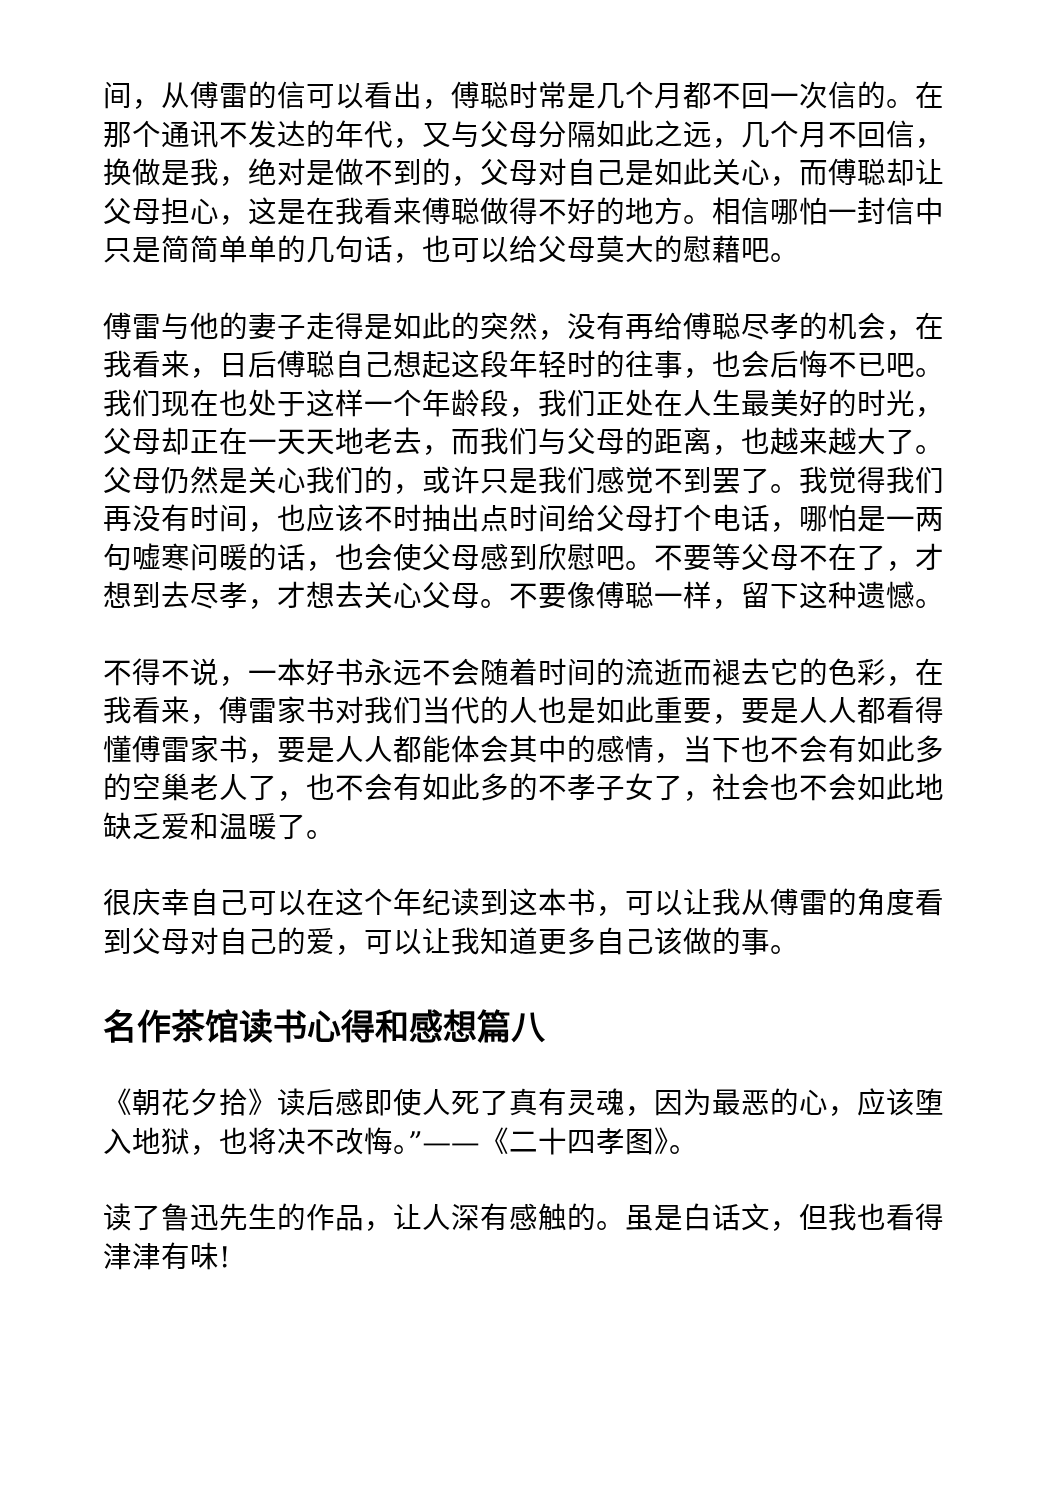间，从傅雷的信可以看出，傅聪时常是几个月都不回一次信的。在那个通讯不发达的年代，又与父母分隔如此之远，几个月不回信，换做是我，绝对是做不到的，父母对自己是如此关心，而傅聪却让父母担心，这是在我看来傅聪做得不好的地方。相信哪怕一封信中只是简简单单的几句话，也可以给父母莫大的慰藉吧。
傅雷与他的妻子走得是如此的突然，没有再给傅聪尽孝的机会，在我看来，日后傅聪自己想起这段年轻时的往事，也会后悔不已吧。我们现在也处于这样一个年龄段，我们正处在人生最美好的时光，父母却正在一天天地老去，而我们与父母的距离，也越来越大了。父母仍然是关心我们的，或许只是我们感觉不到罢了。我觉得我们再没有时间，也应该不时抽出点时间给父母打个电话，哪怕是一两句嘘寒问暖的话，也会使父母感到欣慰吧。不要等父母不在了，才想到去尽孝，才想去关心父母。不要像傅聪一样，留下这种遗憾。
不得不说，一本好书永远不会随着时间的流逝而褪去它的色彩，在我看来，傅雷家书对我们当代的人也是如此重要，要是人人都看得懂傅雷家书，要是人人都能体会其中的感情，当下也不会有如此多的空巢老人了，也不会有如此多的不孝子女了，社会也不会如此地缺乏爱和温暖了。
很庆幸自己可以在这个年纪读到这本书，可以让我从傅雷的角度看到父母对自己的爱，可以让我知道更多自己该做的事。
名作茶馆读书心得和感想篇八
《朝花夕拾》读后感即使人死了真有灵魂，因为最恶的心，应该堕入地狱，也将决不改悔。”——《二十四孝图》。
读了鲁迅先生的作品，让人深有感触的。虽是白话文，但我也看得津津有味!